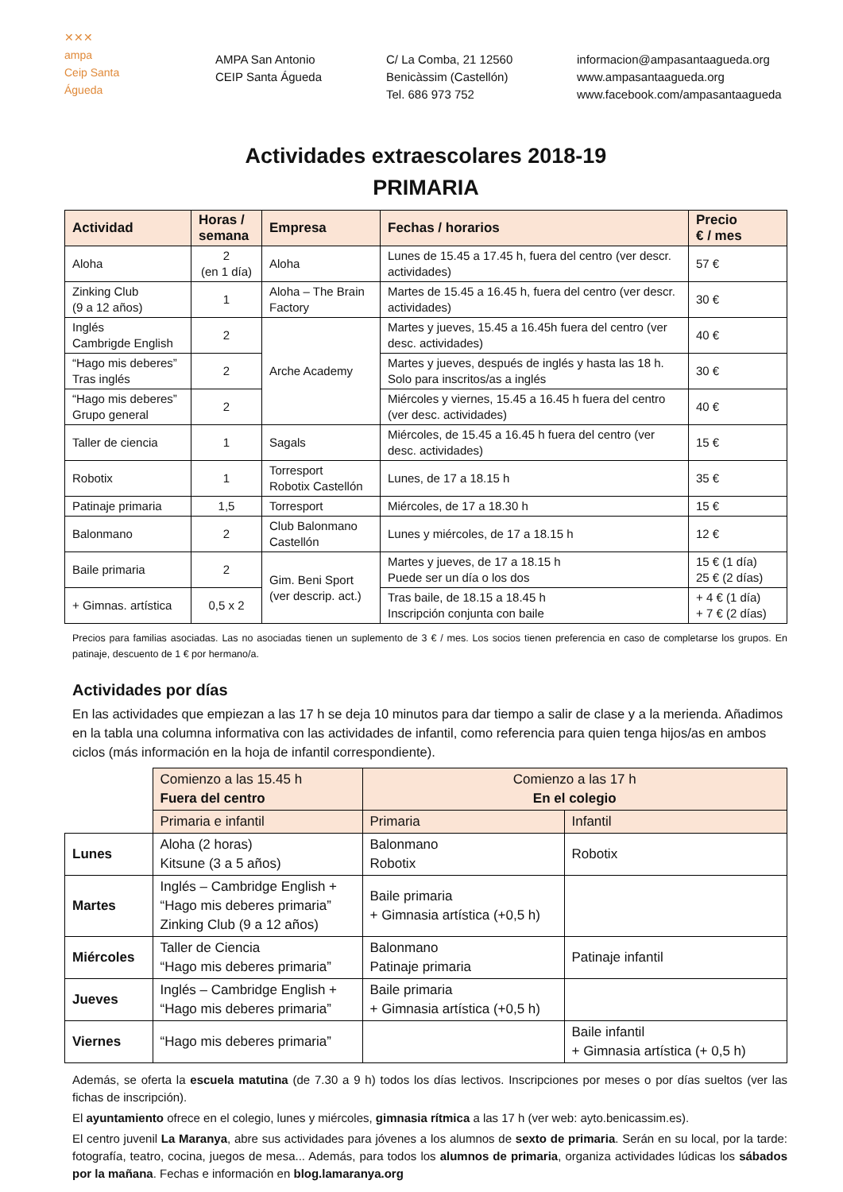✕✕✕
ampa
Ceip Santa Águeda
AMPA San Antonio
CEIP Santa Águeda
C/ La Comba, 21 12560
Benicàssim (Castellón)
Tel. 686 973 752
informacion@ampasantaagueda.org
www.ampasantaagueda.org
www.facebook.com/ampasantaagueda
Actividades extraescolares 2018-19
PRIMARIA
| Actividad | Horas / semana | Empresa | Fechas / horarios | Precio € / mes |
| --- | --- | --- | --- | --- |
| Aloha | 2 (en 1 día) | Aloha | Lunes de 15.45 a 17.45 h, fuera del centro (ver descr. actividades) | 57 € |
| Zinking Club (9 a 12 años) | 1 | Aloha – The Brain Factory | Martes de 15.45 a 16.45 h, fuera del centro (ver descr. actividades) | 30 € |
| Inglés Cambrigde English | 2 | Arche Academy | Martes y jueves, 15.45 a 16.45h fuera del centro (ver desc. actividades) | 40 € |
| “Hago mis deberes” Tras inglés | 2 | | Martes y jueves, después de inglés y hasta las 18 h. Solo para inscritos/as a inglés | 30 € |
| “Hago mis deberes” Grupo general | 2 | | Miércoles y viernes, 15.45 a 16.45 h fuera del centro (ver desc. actividades) | 40 € |
| Taller de ciencia | 1 | Sagals | Miércoles, de 15.45 a 16.45 h fuera del centro (ver desc. actividades) | 15 € |
| Robotix | 1 | Torresport Robotix Castellón | Lunes, de 17 a 18.15 h | 35 € |
| Patinaje primaria | 1,5 | Torresport | Miércoles, de 17 a 18.30 h | 15 € |
| Balonmano | 2 | Club Balonmano Castellón | Lunes y miércoles, de 17 a 18.15 h | 12 € |
| Baile primaria | 2 | Gim. Beni Sport (ver descrip. act.) | Martes y jueves, de 17 a 18.15 h Puede ser un día o los dos | 15 € (1 día) 25 € (2 días) |
| + Gimnas. artística | 0,5 x 2 | | Tras baile, de 18.15 a 18.45 h Inscripción conjunta con baile | + 4 € (1 día) + 7 € (2 días) |
Precios para familias asociadas. Las no asociadas tienen un suplemento de 3 € / mes. Los socios tienen preferencia en caso de completarse los grupos. En patinaje, descuento de 1 € por hermano/a.
Actividades por días
En las actividades que empiezan a las 17 h se deja 10 minutos para dar tiempo a salir de clase y a la merienda. Añadimos en la tabla una columna informativa con las actividades de infantil, como referencia para quien tenga hijos/as en ambos ciclos (más información en la hoja de infantil correspondiente).
| | Comienzo a las 15.45 h Fuera del centro | Comienzo a las 17 h En el colegio | |
| | Primaria e infantil | Primaria | Infantil |
| Lunes | Aloha (2 horas) Kitsune (3 a 5 años) | Balonmano Robotix | Robotix |
| Martes | Inglés – Cambridge English + “Hago mis deberes primaria” Zinking Club (9 a 12 años) | Baile primaria + Gimnasia artística (+0,5 h) | |
| Miércoles | Taller de Ciencia “Hago mis deberes primaria” | Balonmano Patinaje primaria | Patinaje infantil |
| Jueves | Inglés – Cambridge English + “Hago mis deberes primaria” | Baile primaria + Gimnasia artística (+0,5 h) | |
| Viernes | “Hago mis deberes primaria” | | Baile infantil + Gimnasia artística (+ 0,5 h) |
Además, se oferta la escuela matutina (de 7.30 a 9 h) todos los días lectivos. Inscripciones por meses o por días sueltos (ver las fichas de inscripción).
El ayuntamiento ofrece en el colegio, lunes y miércoles, gimnasia rítmica a las 17 h (ver web: ayto.benicassim.es).
El centro juvenil La Maranya, abre sus actividades para jóvenes a los alumnos de sexto de primaria. Serán en su local, por la tarde: fotografía, teatro, cocina, juegos de mesa... Además, para todos los alumnos de primaria, organiza actividades lúdicas los sábados por la mañana. Fechas e información en blog.lamaranya.org